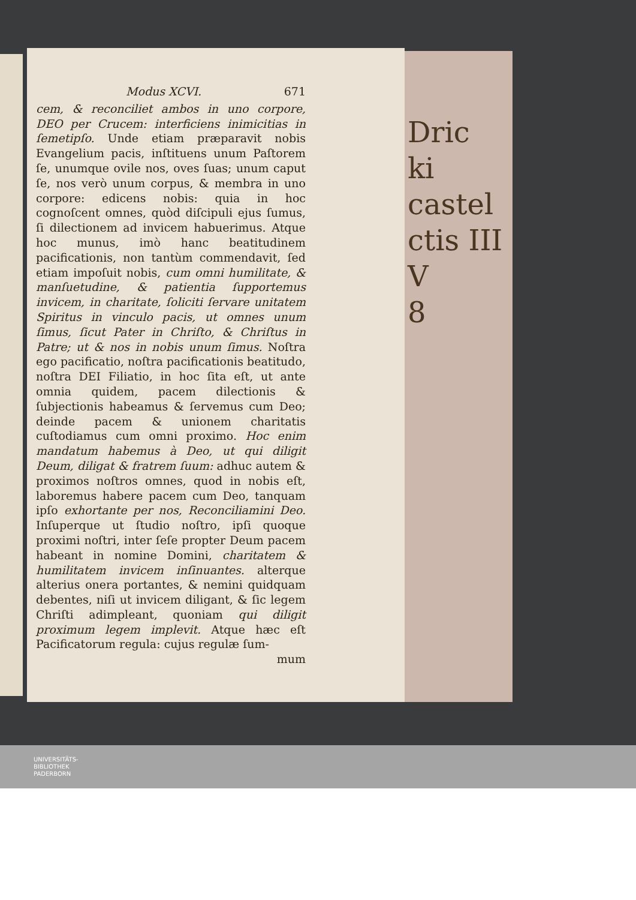Modus XCVI. 671
cem, & reconciliet ambos in uno corpore, DEO per Crucem: interficiens inimicitias in ſemetipſo. Unde etiam præparavit nobis Evangelium pacis, inſtituens unum Paſtorem ſe, unumque ovile nos, oves ſuas; unum caput ſe, nos verò unum corpus, & membra in uno corpore: edicens nobis: quia in hoc cognoſcent omnes, quòd diſcipuli ejus ſumus, ſi dilectionem ad invicem habuerimus. Atque hoc munus, imò hanc beatitudinem pacificationis, non tantùm commendavit, ſed etiam impoſuit nobis, cum omni humilitate, & manſuetudine, & patientia ſupportemus invicem, in charitate, ſoliciti ſervare unitatem Spiritus in vinculo pacis, ut omnes unum ſimus, ſicut Pater in Chriſto, & Chriſtus in Patre; ut & nos in nobis unum ſimus. Noſtra ego pacificatio, noſtra pacificationis beatitudo, noſtra DEI Filiatio, in hoc ſita eſt, ut ante omnia quidem, pacem dilectionis & ſubjectionis habeamus & ſervemus cum Deo; deinde pacem & unionem charitatis cuſtodiamus cum omni proximo. Hoc enim mandatum habemus à Deo, ut qui diligit Deum, diligat & fratrem ſuum: adhuc autem & proximos noſtros omnes, quod in nobis eſt, laboremus habere pacem cum Deo, tanquam ipſo exhortante per nos, Reconciliamini Deo. Inſuperque ut ſtudio noſtro, ipſi quoque proximi noſtri, inter ſeſe propter Deum pacem habeant in nomine Domini, charitatem & humilitatem invicem inſinuantes. alterque alterius onera portantes, & nemini quidquam debentes, niſi ut invicem diligant, & ſic legem Chriſti adimpleant, quoniam qui diligit proximum legem implevit. Atque hæc eſt Pacificatorum regula: cujus regulæ ſum-
mum
Dric
ki
castel
ctis III
V
8
UNIVERSITÄTS-
BIBLIOTHEK
PADERBORN